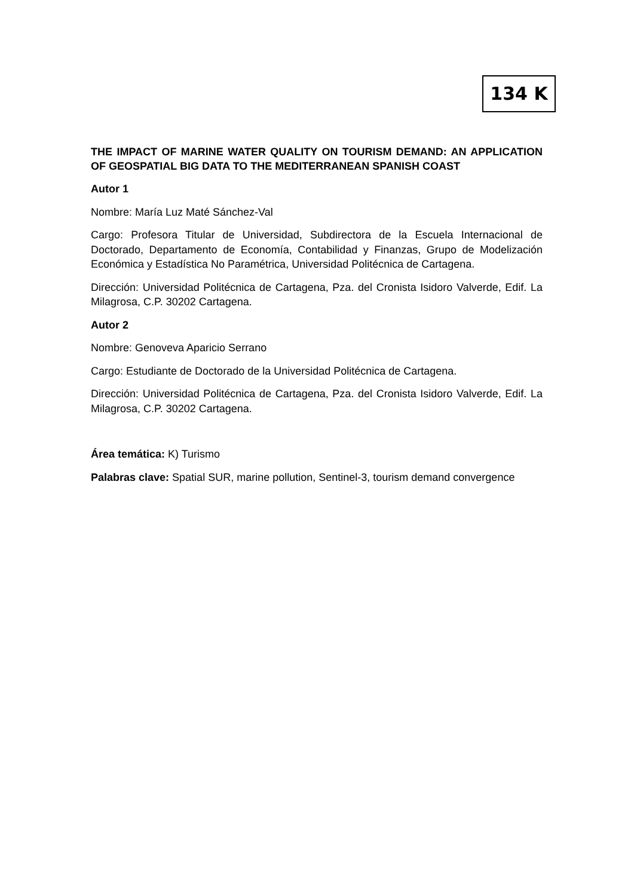134 K
THE IMPACT OF MARINE WATER QUALITY ON TOURISM DEMAND: AN APPLICATION OF GEOSPATIAL BIG DATA TO THE MEDITERRANEAN SPANISH COAST
Autor 1
Nombre: María Luz Maté Sánchez-Val
Cargo: Profesora Titular de Universidad, Subdirectora de la Escuela Internacional de Doctorado, Departamento de Economía, Contabilidad y Finanzas, Grupo de Modelización Económica y Estadística No Paramétrica, Universidad Politécnica de Cartagena.
Dirección: Universidad Politécnica de Cartagena, Pza. del Cronista Isidoro Valverde, Edif. La Milagrosa, C.P. 30202 Cartagena.
Autor 2
Nombre: Genoveva Aparicio Serrano
Cargo: Estudiante de Doctorado de la Universidad Politécnica de Cartagena.
Dirección: Universidad Politécnica de Cartagena, Pza. del Cronista Isidoro Valverde, Edif. La Milagrosa, C.P. 30202 Cartagena.
Área temática: K) Turismo
Palabras clave: Spatial SUR, marine pollution, Sentinel-3, tourism demand convergence